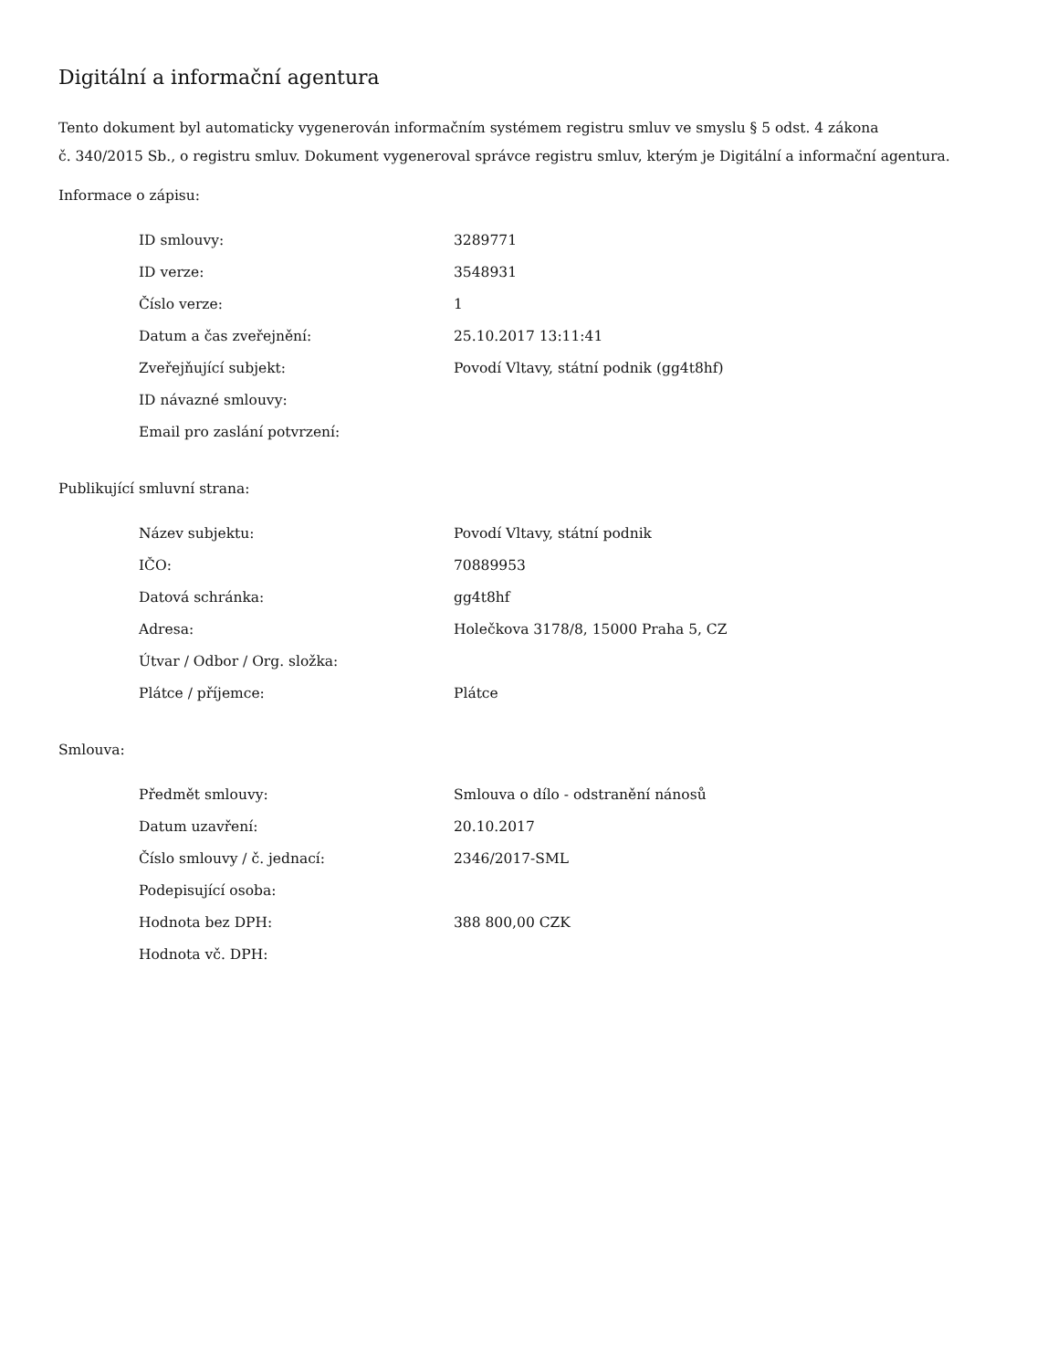Digitální a informační agentura
Tento dokument byl automaticky vygenerován informačním systémem registru smluv ve smyslu § 5 odst. 4 zákona
č. 340/2015 Sb., o registru smluv. Dokument vygeneroval správce registru smluv, kterým je Digitální a informační agentura.
Informace o zápisu:
| ID smlouvy: | 3289771 |
| ID verze: | 3548931 |
| Číslo verze: | 1 |
| Datum a čas zveřejnění: | 25.10.2017 13:11:41 |
| Zveřejňující subjekt: | Povodí Vltavy, státní podnik (gg4t8hf) |
| ID návazné smlouvy: | |
| Email pro zaslání potvrzení: | |
Publikující smluvní strana:
| Název subjektu: | Povodí Vltavy, státní podnik |
| IČO: | 70889953 |
| Datová schránka: | gg4t8hf |
| Adresa: | Holečkova 3178/8, 15000 Praha 5, CZ |
| Útvar / Odbor / Org. složka: | |
| Plátce / příjemce: | Plátce |
Smlouva:
| Předmět smlouvy: | Smlouva o dílo - odstranění nánosů |
| Datum uzavření: | 20.10.2017 |
| Číslo smlouvy / č. jednací: | 2346/2017-SML |
| Podepisující osoba: | |
| Hodnota bez DPH: | 388 800,00 CZK |
| Hodnota vč. DPH: | |